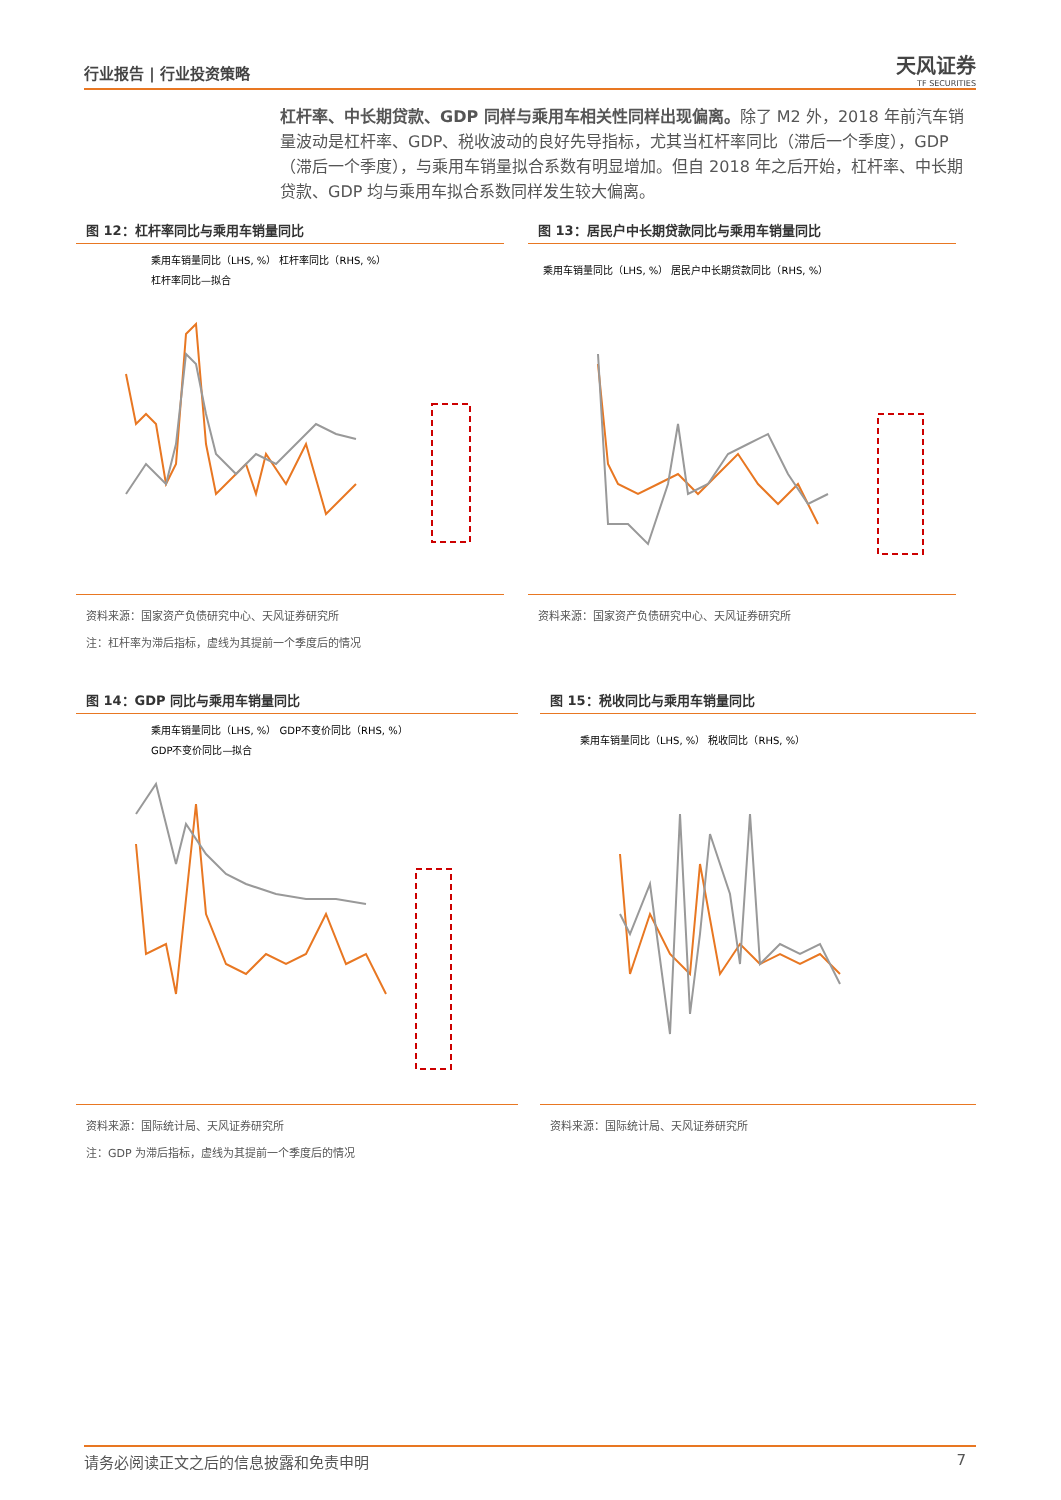行业报告 | 行业投资策略
天风证券
TF SECURITIES
杠杆率、中长期贷款、GDP 同样与乘用车相关性同样出现偏离。除了 M2 外，2018 年前汽车销量波动是杠杆率、GDP、税收波动的良好先导指标，尤其当杠杆率同比（滞后一个季度），GDP（滞后一个季度），与乘用车销量拟合系数有明显增加。但自 2018 年之后开始，杠杆率、中长期贷款、GDP 均与乘用车拟合系数同样发生较大偏离。
图 12：杠杆率同比与乘用车销量同比
乘用车销量同比（LHS, %） 杠杆率同比（RHS, %）
杠杆率同比—拟合
资料来源：国家资产负债研究中心、天风证券研究所
注：杠杆率为滞后指标，虚线为其提前一个季度后的情况
图 13：居民户中长期贷款同比与乘用车销量同比
乘用车销量同比（LHS, %） 居民户中长期贷款同比（RHS, %）
资料来源：国家资产负债研究中心、天风证券研究所
图 14：GDP 同比与乘用车销量同比
乘用车销量同比（LHS, %） GDP不变价同比（RHS, %）
GDP不变价同比—拟合
资料来源：国际统计局、天风证券研究所
注：GDP 为滞后指标，虚线为其提前一个季度后的情况
图 15：税收同比与乘用车销量同比
乘用车销量同比（LHS, %） 税收同比（RHS, %）
资料来源：国际统计局、天风证券研究所
请务必阅读正文之后的信息披露和免责申明 7